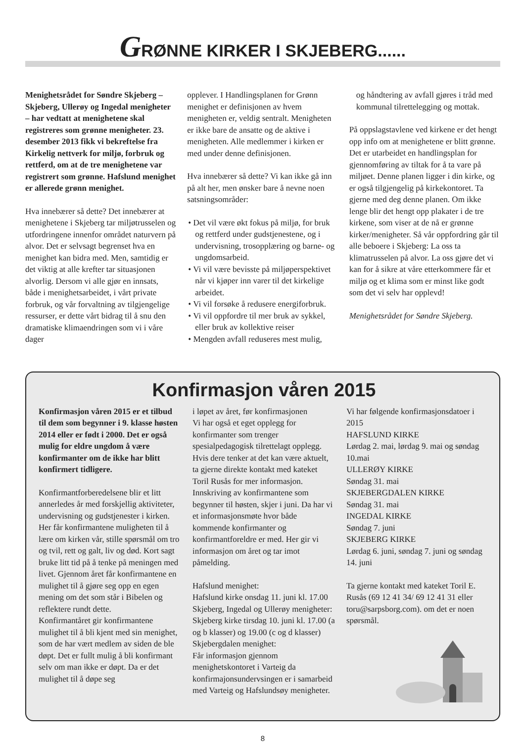GRØNNE KIRKER I SKJEBERG......
Menighetsrådet for Søndre Skjeberg – Skjeberg, Ullerøy og Ingedal menigheter – har vedtatt at menighetene skal registreres som grønne menigheter. 23. desember 2013 fikk vi bekreftelse fra Kirkelig nettverk for miljø, forbruk og rettferd, om at de tre menighetene var registrert som grønne. Hafslund menighet er allerede grønn menighet.
Hva innebærer så dette? Det innebærer at menighetene i Skjeberg tar miljøtrusselen og utfordringene innenfor området naturvern på alvor. Det er selvsagt begrenset hva en menighet kan bidra med. Men, samtidig er det viktig at alle krefter tar situasjonen alvorlig. Dersom vi alle gjør en innsats, både i menighetsarbeidet, i vårt private forbruk, og vår forvaltning av tilgjengelige ressurser, er dette vårt bidrag til å snu den dramatiske klimaendringen som vi i våre dager
opplever. I Handlingsplanen for Grønn menighet er definisjonen av hvem menigheten er, veldig sentralt. Menigheten er ikke bare de ansatte og de aktive i menigheten. Alle medlemmer i kirken er med under denne definisjonen.
Hva innebærer så dette? Vi kan ikke gå inn på alt her, men ønsker bare å nevne noen satsningsområder:
• Det vil være økt fokus på miljø, for bruk og rettferd under gudstjenestene, og i undervisning, trosopplæring og barne- og ungdomsarbeid.
• Vi vil være bevisste på miljøperspektivet når vi kjøper inn varer til det kirkelige arbeidet.
• Vi vil forsøke å redusere energiforbruk.
• Vi vil oppfordre til mer bruk av sykkel, eller bruk av kollektive reiser
• Mengden avfall reduseres mest mulig,
og håndtering av avfall gjøres i tråd med kommunal tilrettelegging og mottak.
På oppslagstavlene ved kirkene er det hengt opp info om at menighetene er blitt grønne. Det er utarbeidet en handlingsplan for gjennomføring av tiltak for å ta vare på miljøet. Denne planen ligger i din kirke, og er også tilgjengelig på kirkekontoret. Ta gjerne med deg denne planen. Om ikke lenge blir det hengt opp plakater i de tre kirkene, som viser at de nå er grønne kirker/menigheter. Så vår oppfordring går til alle beboere i Skjeberg: La oss ta klimatrusselen på alvor. La oss gjøre det vi kan for å sikre at våre etterkommere får et miljø og et klima som er minst like godt som det vi selv har opplevd!
Menighetsrådet for Søndre Skjeberg.
Konfirmasjon våren 2015
Konfirmasjon våren 2015 er et tilbud til dem som begynner i 9. klasse høsten 2014 eller er født i 2000. Det er også mulig for eldre ungdom å være konfirmanter om de ikke har blitt konfirmert tidligere.
Konfirmantforberedelsene blir et litt annerledes år med forskjellig aktiviteter, undervisning og gudstjenester i kirken. Her får konfirmantene muligheten til å lære om kirken vår, stille spørsmål om tro og tvil, rett og galt, liv og død. Kort sagt bruke litt tid på å tenke på meningen med livet. Gjennom året får konfirmantene en mulighet til å gjøre seg opp en egen mening om det som står i Bibelen og reflektere rundt dette.
Konfirmantåret gir konfirmantene mulighet til å bli kjent med sin menighet, som de har vært medlem av siden de ble døpt. Det er fullt mulig å bli konfirmant selv om man ikke er døpt. Da er det mulighet til å døpe seg
i løpet av året, før konfirmasjonen
Vi har også et eget opplegg for konfirmanter som trenger spesialpedagogisk tilrettelagt opplegg. Hvis dere tenker at det kan være aktuelt, ta gjerne direkte kontakt med kateket Toril Rusås for mer informasjon.
Innskriving av konfirmantene som begynner til høsten, skjer i juni. Da har vi et informasjonsmøte hvor både kommende konfirmanter og konfirmantforeldre er med. Her gir vi informasjon om året og tar imot påmelding.
Hafslund menighet:
Hafslund kirke onsdag 11. juni kl. 17.00
Skjeberg, Ingedal og Ullerøy menigheter:
Skjeberg kirke tirsdag 10. juni kl. 17.00 (a og b klasser) og 19.00 (c og d klasser)
Skjebergdalen menighet:
Får informasjon gjennom menighetskontoret i Varteig da konfirmajonsundervsingen er i samarbeid med Varteig og Hafslundsøy menigheter.
Vi har følgende konfirmasjonsdatoer i 2015
HAFSLUND KIRKE
Lørdag 2. mai, lørdag 9. mai og søndag 10.mai
ULLERØY KIRKE
Søndag 31. mai
SKJEBERGDALEN KIRKE
Søndag 31. mai
INGEDAL KIRKE
Søndag 7. juni
SKJEBERG KIRKE
Lørdag 6. juni, søndag 7. juni og søndag 14. juni
Ta gjerne kontakt med kateket Toril E. Rusås (69 12 41 34/ 69 12 41 31 eller toru@sarpsborg.com). om det er noen spørsmål.
8